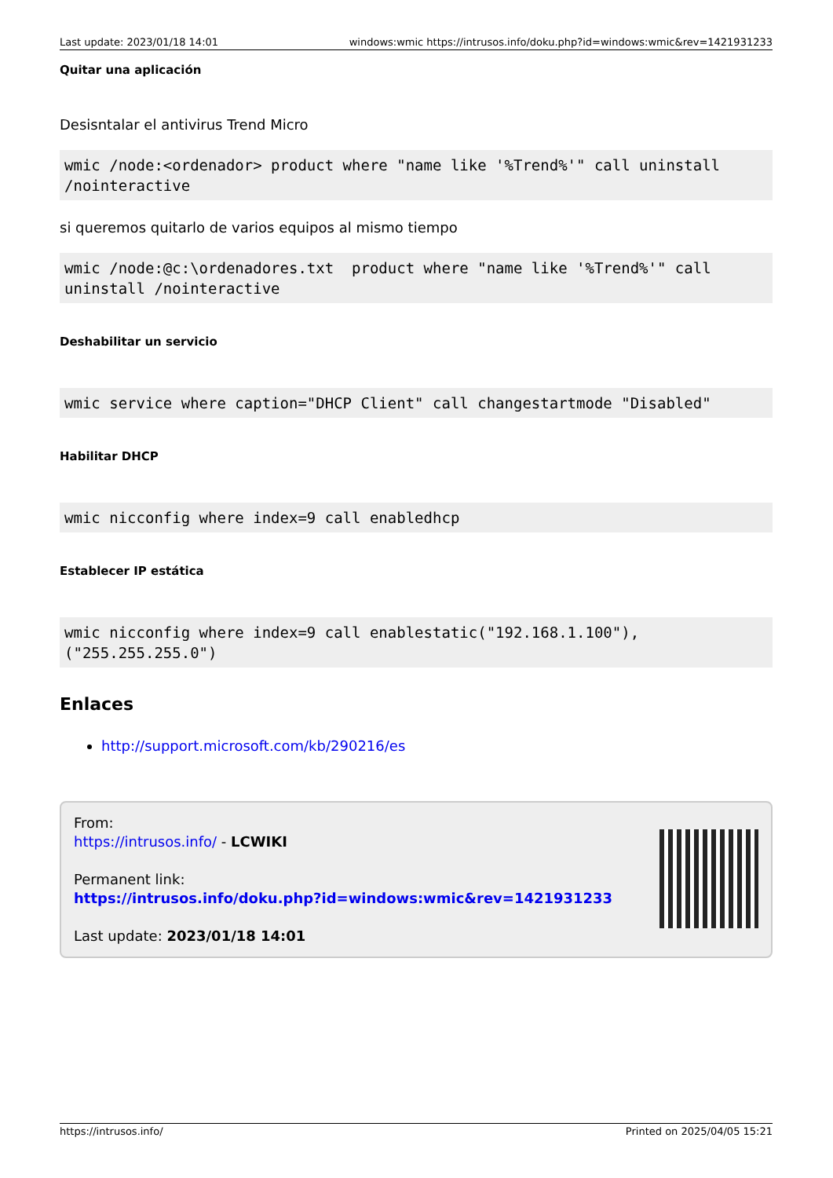Last update: 2023/01/18 14:01 windows:wmic https://intrusos.info/doku.php?id=windows:wmic&rev=1421931233
Quitar una aplicación
Desisntalar el antivirus Trend Micro
wmic /node:<ordenador> product where "name like '%Trend%'" call uninstall /nointeractive
si queremos quitarlo de varios equipos al mismo tiempo
wmic /node:@c:\ordenadores.txt  product where "name like '%Trend%'" call uninstall /nointeractive
Deshabilitar un servicio
wmic service where caption="DHCP Client" call changestartmode "Disabled"
Habilitar DHCP
wmic nicconfig where index=9 call enabledhcp
Establecer IP estática
wmic nicconfig where index=9 call enablestatic("192.168.1.100"),("255.255.255.0")
Enlaces
http://support.microsoft.com/kb/290216/es
From:
https://intrusos.info/ - LCWIKI
Permanent link:
https://intrusos.info/doku.php?id=windows:wmic&rev=1421931233
Last update: 2023/01/18 14:01
https://intrusos.info/ Printed on 2025/04/05 15:21